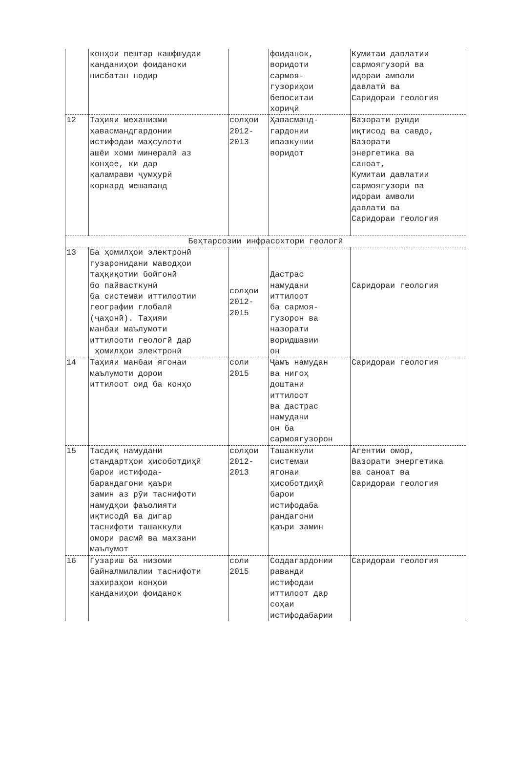| | конҳои пештар кашфшудаи канданиҳои фоиданоки нисбатан нодир | | фоиданок, воридоти сармоя- гузориҳои бевоситаи хориҷӣ | Кумитаи давлатии сармоягузорӣ ва идораи амволи давлатӣ ва Саридораи геология |
| 12 | Таҳияи механизми ҳавасмандгардонии истифодаи маҳсулоти ашёи хоми минералӣ аз конҳое, ки дар қаламрави ҷумҳурӣ коркард мешаванд | солҳои 2012- 2013 | Ҳавасманд- гардонии ивазкунии воридот | Вазорати рушди иқтисод ва савдо, Вазорати энергетика ва саноат, Кумитаи давлатии сармоягузорӣ ва идораи амволи давлатӣ ва Саридораи геология |
| Беҳтарсозии инфрасохтори геологӣ | | | | |
| 13 | Ба ҳомилҳои электронӣ гузаронидани маводҳои таҳқиқотии бойгонӣ бо пайвасткунӣ ба системаи иттилоотии географии глобалӣ (ҷаҳонӣ). Таҳияи манбаи маълумоти иттилооти геологӣ дар ҳомилҳои электронӣ | солҳои 2012- 2015 | Дастрас намудани иттилоот ба сармоя- гузорон ва назорати воридшавии он | Саридораи геология |
| 14 | Таҳияи манбаи ягонаи маълумоти дорои иттилоот оид ба конҳо | соли 2015 | Ҷамъ намудан ва нигоҳ доштани иттилоот ва дастрас намудани он ба сармоягузорон | Саридораи геология |
| 15 | Тасдиқ намудани стандартҳои ҳисоботдиҳӣ барои истифода- барандагони қаъри замин аз рӯи таснифоти намудҳои фаъолияти иқтисодӣ ва дигар таснифоти ташаккули омори расмӣ ва махзани маълумот | солҳои 2012- 2013 | Ташаккули системаи ягонаи ҳисоботдиҳӣ барои истифодаба рандагони қаъри замин | Агентии омор, Вазорати энергетика ва саноат ва Саридораи геология |
| 16 | Гузариш ба низоми байналмилалии таснифоти захираҳои конҳои канданиҳои фоиданок | соли 2015 | Соддагардонии раванди истифодаи иттилоот дар соҳаи истифодабарии | Саридораи геология |